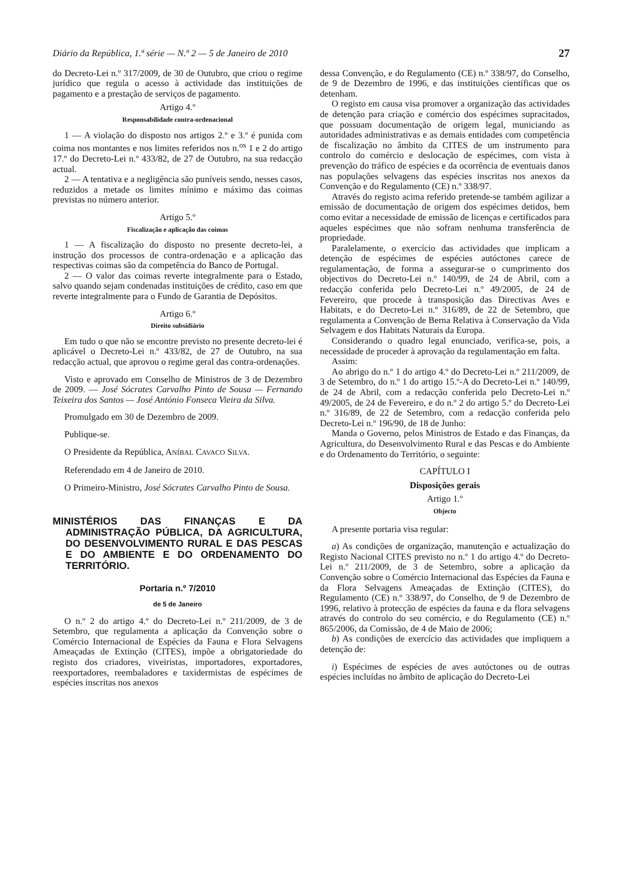Diário da República, 1.ª série — N.º 2 — 5 de Janeiro de 2010 27
do Decreto-Lei n.º 317/2009, de 30 de Outubro, que criou o regime jurídico que regula o acesso à actividade das instituições de pagamento e a prestação de serviços de pagamento.
Artigo 4.º
Responsabilidade contra-ordenacional
1 — A violação do disposto nos artigos 2.º e 3.º é punida com coima nos montantes e nos limites referidos nos n.<sup>os</sup> 1 e 2 do artigo 17.º do Decreto-Lei n.º 433/82, de 27 de Outubro, na sua redacção actual.
2 — A tentativa e a negligência são puníveis sendo, nesses casos, reduzidos a metade os limites mínimo e máximo das coimas previstas no número anterior.
Artigo 5.º
Fiscalização e aplicação das coimas
1 — A fiscalização do disposto no presente decreto-lei, a instrução dos processos de contra-ordenação e a aplicação das respectivas coimas são da competência do Banco de Portugal.
2 — O valor das coimas reverte integralmente para o Estado, salvo quando sejam condenadas instituições de crédito, caso em que reverte integralmente para o Fundo de Garantia de Depósitos.
Artigo 6.º
Direito subsidiário
Em tudo o que não se encontre previsto no presente decreto-lei é aplicável o Decreto-Lei n.º 433/82, de 27 de Outubro, na sua redacção actual, que aprovou o regime geral das contra-ordenações.
Visto e aprovado em Conselho de Ministros de 3 de Dezembro de 2009. — José Sócrates Carvalho Pinto de Sousa — Fernando Teixeira dos Santos — José António Fonseca Vieira da Silva.
Promulgado em 30 de Dezembro de 2009.
Publique-se.
O Presidente da República, ANÍBAL CAVACO SILVA.
Referendado em 4 de Janeiro de 2010.
O Primeiro-Ministro, José Sócrates Carvalho Pinto de Sousa.
MINISTÉRIOS DAS FINANÇAS E DA ADMINISTRAÇÃO PÚBLICA, DA AGRICULTURA, DO DESENVOLVIMENTO RURAL E DAS PESCAS E DO AMBIENTE E DO ORDENAMENTO DO TERRITÓRIO.
Portaria n.º 7/2010
de 5 de Janeiro
O n.º 2 do artigo 4.º do Decreto-Lei n.º 211/2009, de 3 de Setembro, que regulamenta a aplicação da Convenção sobre o Comércio Internacional de Espécies da Fauna e Flora Selvagens Ameaçadas de Extinção (CITES), impõe a obrigatoriedade do registo dos criadores, viveiristas, importadores, exportadores, reexportadores, reembaladores e taxidermistas de espécimes de espécies inscritas nos anexos
dessa Convenção, e do Regulamento (CE) n.º 338/97, do Conselho, de 9 de Dezembro de 1996, e das instituições científicas que os detenham.
O registo em causa visa promover a organização das actividades de detenção para criação e comércio dos espécimes supracitados, que possuam documentação de origem legal, municiando as autoridades administrativas e as demais entidades com competência de fiscalização no âmbito da CITES de um instrumento para controlo do comércio e deslocação de espécimes, com vista à prevenção do tráfico de espécies e da ocorrência de eventuais danos nas populações selvagens das espécies inscritas nos anexos da Convenção e do Regulamento (CE) n.º 338/97.
Através do registo acima referido pretende-se também agilizar a emissão de documentação de origem dos espécimes detidos, bem como evitar a necessidade de emissão de licenças e certificados para aqueles espécimes que não sofram nenhuma transferência de propriedade.
Paralelamente, o exercício das actividades que implicam a detenção de espécimes de espécies autóctones carece de regulamentação, de forma a assegurar-se o cumprimento dos objectivos do Decreto-Lei n.º 140/99, de 24 de Abril, com a redacção conferida pelo Decreto-Lei n.º 49/2005, de 24 de Fevereiro, que procede à transposição das Directivas Aves e Habitats, e do Decreto-Lei n.º 316/89, de 22 de Setembro, que regulamenta a Convenção de Berna Relativa à Conservação da Vida Selvagem e dos Habitats Naturais da Europa.
Considerando o quadro legal enunciado, verifica-se, pois, a necessidade de proceder à aprovação da regulamentação em falta.
Assim:
Ao abrigo do n.º 1 do artigo 4.º do Decreto-Lei n.º 211/2009, de 3 de Setembro, do n.º 1 do artigo 15.º-A do Decreto-Lei n.º 140/99, de 24 de Abril, com a redacção conferida pelo Decreto-Lei n.º 49/2005, de 24 de Fevereiro, e do n.º 2 do artigo 5.º do Decreto-Lei n.º 316/89, de 22 de Setembro, com a redacção conferida pelo Decreto-Lei n.º 196/90, de 18 de Junho:
Manda o Governo, pelos Ministros de Estado e das Finanças, da Agricultura, do Desenvolvimento Rural e das Pescas e do Ambiente e do Ordenamento do Território, o seguinte:
CAPÍTULO I
Disposições gerais
Artigo 1.º
Objecto
A presente portaria visa regular:
a) As condições de organização, manutenção e actualização do Registo Nacional CITES previsto no n.º 1 do artigo 4.º do Decreto-Lei n.º 211/2009, de 3 de Setembro, sobre a aplicação da Convenção sobre o Comércio Internacional das Espécies da Fauna e da Flora Selvagens Ameaçadas de Extinção (CITES), do Regulamento (CE) n.º 338/97, do Conselho, de 9 de Dezembro de 1996, relativo à protecção de espécies da fauna e da flora selvagens através do controlo do seu comércio, e do Regulamento (CE) n.º 865/2006, da Comissão, de 4 de Maio de 2006;
b) As condições de exercício das actividades que impliquem a detenção de:
i) Espécimes de espécies de aves autóctones ou de outras espécies incluídas no âmbito de aplicação do Decreto-Lei